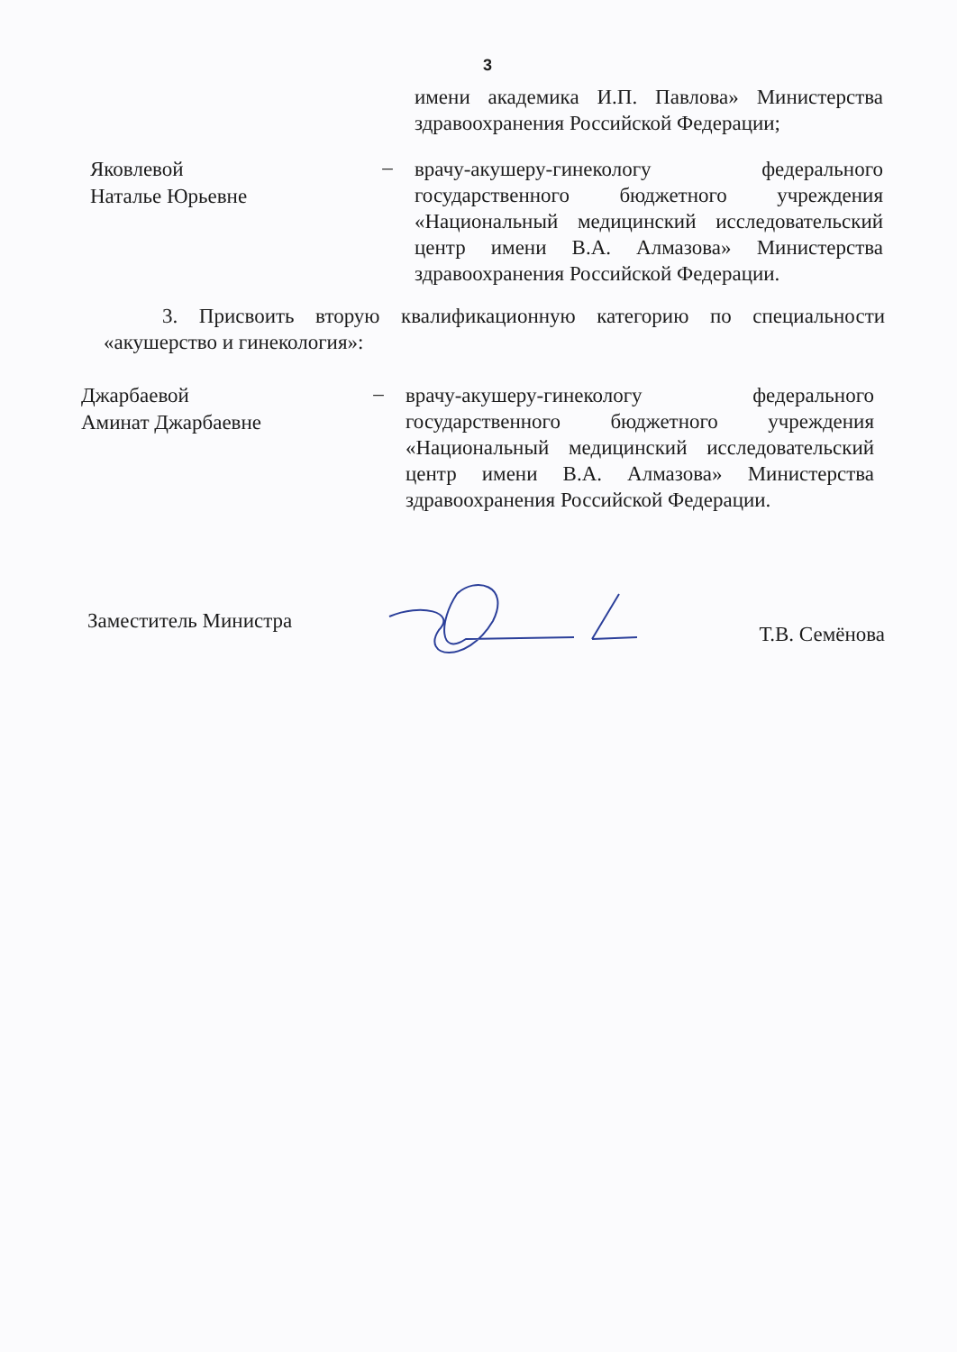3
имени академика И.П. Павлова» Министерства здравоохранения Российской Федерации;
Яковлевой
Наталье Юрьевне
–
врачу-акушеру-гинекологу федерального государственного бюджетного учреждения «Национальный медицинский исследовательский центр имени В.А. Алмазова» Министерства здравоохранения Российской Федерации.
3. Присвоить вторую квалификационную категорию по специальности «акушерство и гинекология»:
Джарбаевой
Аминат Джарбаевне
–
врачу-акушеру-гинекологу федерального государственного бюджетного учреждения «Национальный медицинский исследовательский центр имени В.А. Алмазова» Министерства здравоохранения Российской Федерации.
Заместитель Министра
Т.В. Семёнова